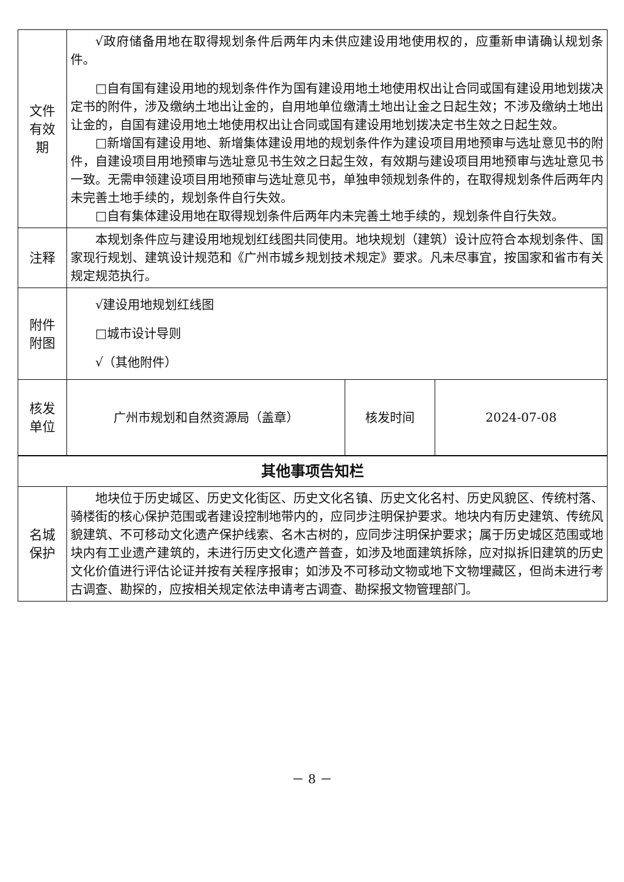| 文件 有效 期 | √政府储备用地在取得规划条件后两年内未供应建设用地使用权的，应重新申请确认规划条件。 □自有国有建设用地的规划条件作为国有建设用地土地使用权出让合同或国有建设用地划拨决定书的附件，涉及缴纳土地出让金的，自用地单位缴清土地出让金之日起生效；不涉及缴纳土地出让金的，自国有建设用地土地使用权出让合同或国有建设用地划拨决定书生效之日起生效。 □新增国有建设用地、新增集体建设用地的规划条件作为建设项目用地预审与选址意见书的附件，自建设项目用地预审与选址意见书生效之日起生效，有效期与建设项目用地预审与选址意见书一致。无需申领建设项目用地预审与选址意见书，单独申领规划条件的，在取得规划条件后两年内未完善土地手续的，规划条件自行失效。 □自有集体建设用地在取得规划条件后两年内未完善土地手续的，规划条件自行失效。 |
| 注释 | 本规划条件应与建设用地规划红线图共同使用。地块规划（建筑）设计应符合本规划条件、国家现行规划、建筑设计规范和《广州市城乡规划技术规定》要求。凡未尽事宜，按国家和省市有关规定规范执行。 |
| 附件 附图 | √建设用地规划红线图 □城市设计导则 √（其他附件） |
| 核发 单位 | 广州市规划和自然资源局（盖章） | 核发时间 | 2024-07-08 |
| 其他事项告知栏 | |
| 名城 保护 | 地块位于历史城区、历史文化街区、历史文化名镇、历史文化名村、历史风貌区、传统村落、骑楼街的核心保护范围或者建设控制地带内的，应同步注明保护要求。地块内有历史建筑、传统风貌建筑、不可移动文化遗产保护线索、名木古树的，应同步注明保护要求；属于历史城区范围或地块内有工业遗产建筑的，未进行历史文化遗产普查，如涉及地面建筑拆除，应对拟拆旧建筑的历史文化价值进行评估论证并按有关程序报审；如涉及不可移动文物或地下文物埋藏区，但尚未进行考古调查、勘探的，应按相关规定依法申请考古调查、勘探报文物管理部门。 |
－ 8 －